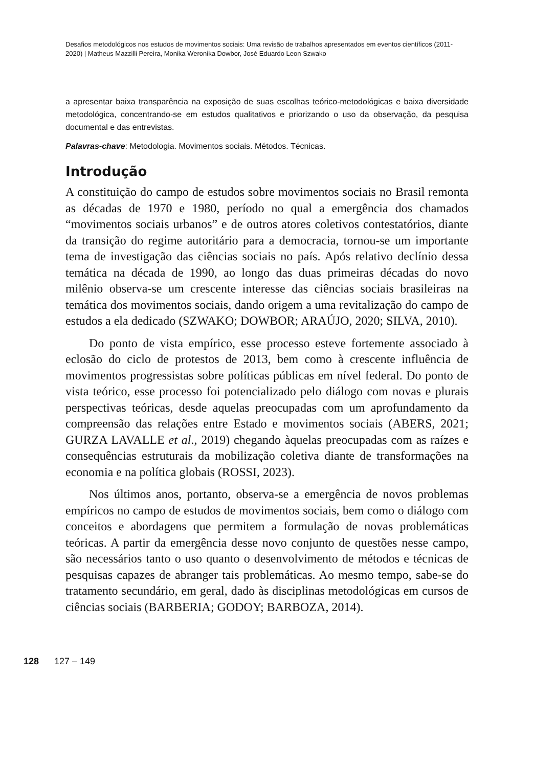Desafios metodológicos nos estudos de movimentos sociais: Uma revisão de trabalhos apresentados em eventos científicos (2011-2020) | Matheus Mazzilli Pereira, Monika Weronika Dowbor, José Eduardo Leon Szwako
a apresentar baixa transparência na exposição de suas escolhas teórico-metodológicas e baixa diversidade metodológica, concentrando-se em estudos qualitativos e priorizando o uso da observação, da pesquisa documental e das entrevistas.
Palavras-chave: Metodologia. Movimentos sociais. Métodos. Técnicas.
Introdução
A constituição do campo de estudos sobre movimentos sociais no Brasil remonta as décadas de 1970 e 1980, período no qual a emergência dos chamados “movimentos sociais urbanos” e de outros atores coletivos contestatórios, diante da transição do regime autoritário para a democracia, tornou-se um importante tema de investigação das ciências sociais no país. Após relativo declínio dessa temática na década de 1990, ao longo das duas primeiras décadas do novo milênio observa-se um crescente interesse das ciências sociais brasileiras na temática dos movimentos sociais, dando origem a uma revitalização do campo de estudos a ela dedicado (SZWAKO; DOWBOR; ARAÚJO, 2020; SILVA, 2010).
Do ponto de vista empírico, esse processo esteve fortemente associado à eclosão do ciclo de protestos de 2013, bem como à crescente influência de movimentos progressistas sobre políticas públicas em nível federal. Do ponto de vista teórico, esse processo foi potencializado pelo diálogo com novas e plurais perspectivas teóricas, desde aquelas preocupadas com um aprofundamento da compreensão das relações entre Estado e movimentos sociais (ABERS, 2021; GURZA LAVALLE et al., 2019) chegando àquelas preocupadas com as raízes e consequências estruturais da mobilização coletiva diante de transformações na economia e na política globais (ROSSI, 2023).
Nos últimos anos, portanto, observa-se a emergência de novos problemas empíricos no campo de estudos de movimentos sociais, bem como o diálogo com conceitos e abordagens que permitem a formulação de novas problemáticas teóricas. A partir da emergência desse novo conjunto de questões nesse campo, são necessários tanto o uso quanto o desenvolvimento de métodos e técnicas de pesquisas capazes de abranger tais problemáticas. Ao mesmo tempo, sabe-se do tratamento secundário, em geral, dado às disciplinas metodológicas em cursos de ciências sociais (BARBERIA; GODOY; BARBOZA, 2014).
128 127 – 149